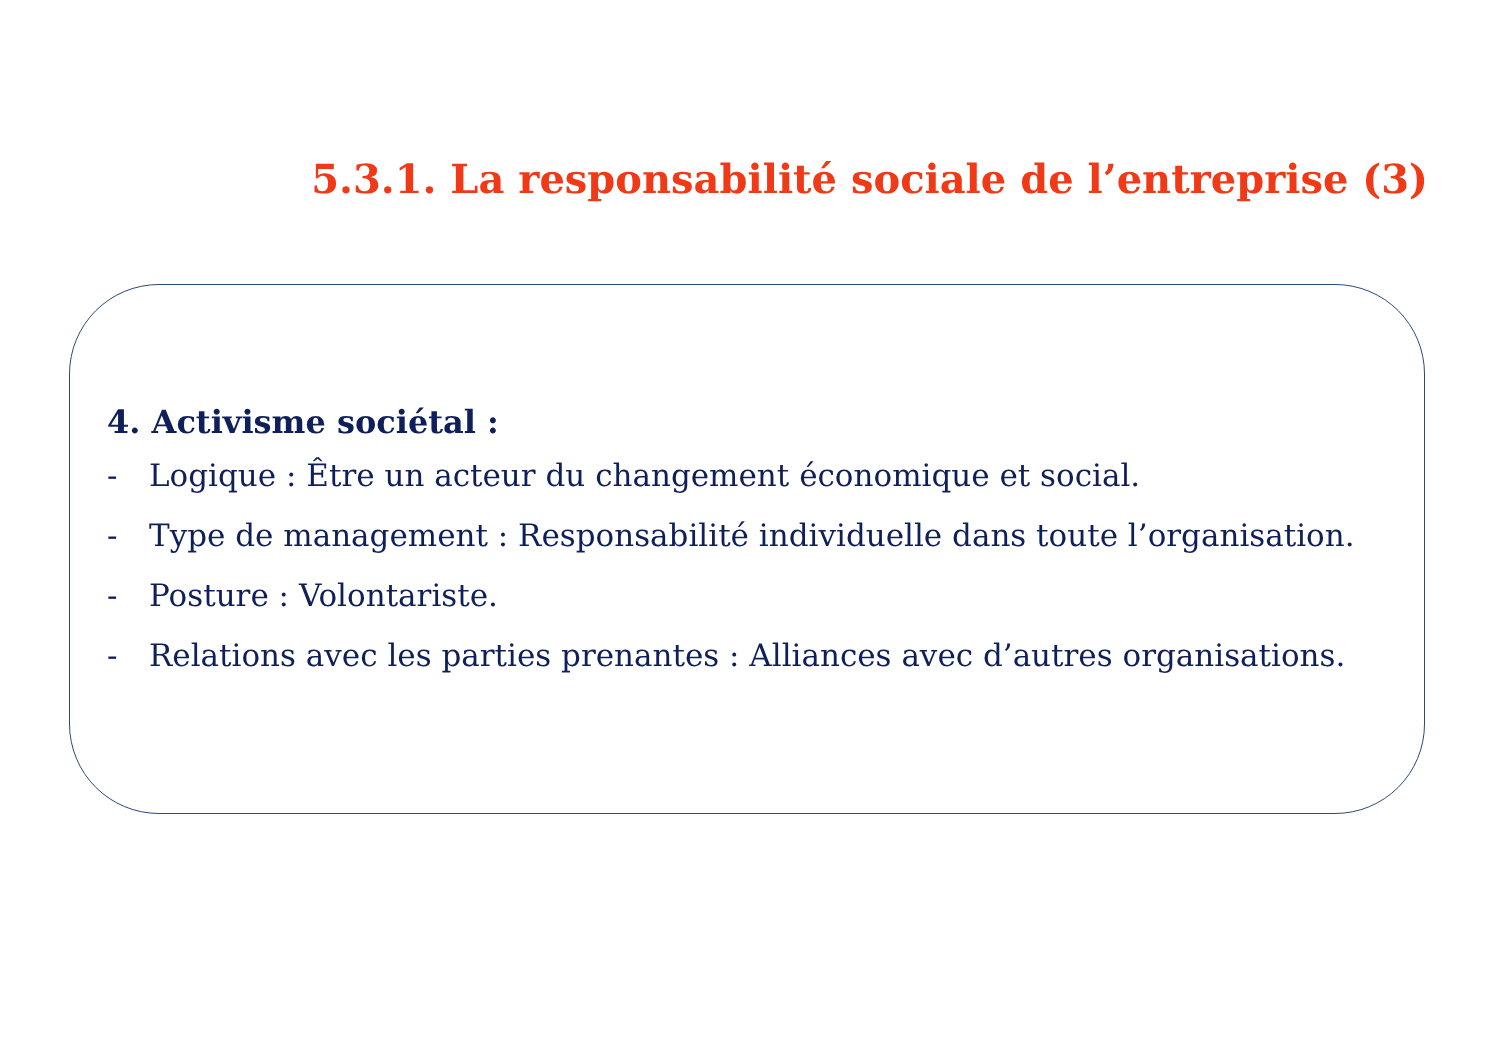5.3.1. La responsabilité sociale de l’entreprise (3)
4. Activisme sociétal :
- Logique : Être un acteur du changement économique et social.
- Type de management : Responsabilité individuelle dans toute l’organisation.
- Posture : Volontariste.
- Relations avec les parties prenantes : Alliances avec d’autres organisations.